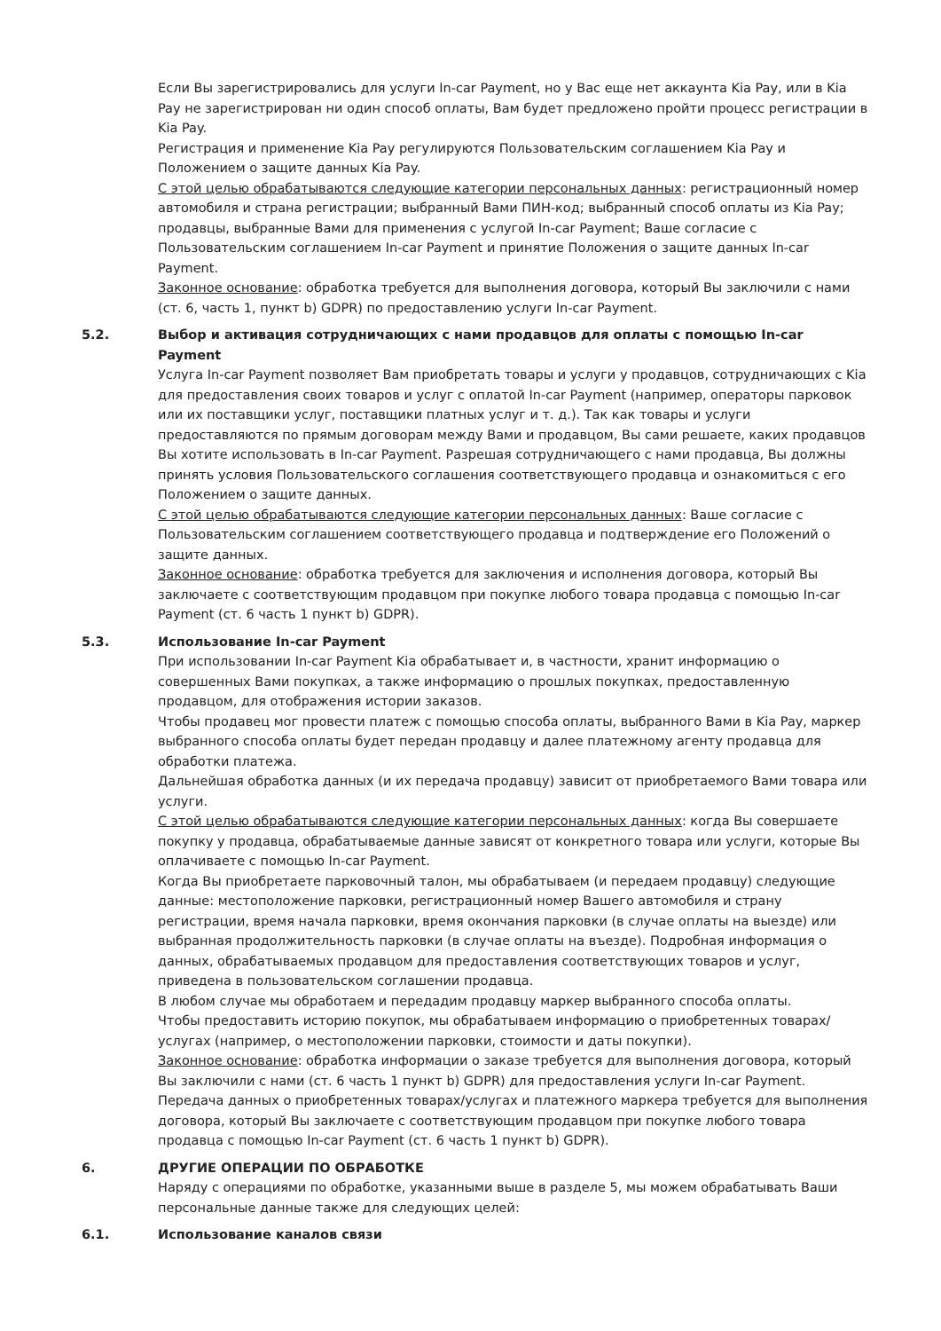Если Вы зарегистрировались для услуги In-car Payment, но у Вас еще нет аккаунта Kia Pay, или в Kia Pay не зарегистрирован ни один способ оплаты, Вам будет предложено пройти процесс регистрации в Kia Pay.
Регистрация и применение Kia Pay регулируются Пользовательским соглашением Kia Pay и Положением о защите данных Kia Pay.
С этой целью обрабатываются следующие категории персональных данных: регистрационный номер автомобиля и страна регистрации; выбранный Вами ПИН-код; выбранный способ оплаты из Kia Pay; продавцы, выбранные Вами для применения с услугой In-car Payment; Ваше согласие с Пользовательским соглашением In-car Payment и принятие Положения о защите данных In-car Payment.
Законное основание: обработка требуется для выполнения договора, который Вы заключили с нами (ст. 6, часть 1, пункт b) GDPR) по предоставлению услуги In-car Payment.
5.2. Выбор и активация сотрудничающих с нами продавцов для оплаты с помощью In-car Payment
Услуга In-car Payment позволяет Вам приобретать товары и услуги у продавцов, сотрудничающих с Kia для предоставления своих товаров и услуг с оплатой In-car Payment (например, операторы парковок или их поставщики услуг, поставщики платных услуг и т. д.). Так как товары и услуги предоставляются по прямым договорам между Вами и продавцом, Вы сами решаете, каких продавцов Вы хотите использовать в In-car Payment. Разрешая сотрудничающего с нами продавца, Вы должны принять условия Пользовательского соглашения соответствующего продавца и ознакомиться с его Положением о защите данных.
С этой целью обрабатываются следующие категории персональных данных: Ваше согласие с Пользовательским соглашением соответствующего продавца и подтверждение его Положений о защите данных.
Законное основание: обработка требуется для заключения и исполнения договора, который Вы заключаете с соответствующим продавцом при покупке любого товара продавца с помощью In-car Payment (ст. 6 часть 1 пункт b) GDPR).
5.3. Использование In-car Payment
При использовании In-car Payment Kia обрабатывает и, в частности, хранит информацию о совершенных Вами покупках, а также информацию о прошлых покупках, предоставленную продавцом, для отображения истории заказов.
Чтобы продавец мог провести платеж с помощью способа оплаты, выбранного Вами в Kia Pay, маркер выбранного способа оплаты будет передан продавцу и далее платежному агенту продавца для обработки платежа.
Дальнейшая обработка данных (и их передача продавцу) зависит от приобретаемого Вами товара или услуги.
С этой целью обрабатываются следующие категории персональных данных: когда Вы совершаете покупку у продавца, обрабатываемые данные зависят от конкретного товара или услуги, которые Вы оплачиваете с помощью In-car Payment.
Когда Вы приобретаете парковочный талон, мы обрабатываем (и передаем продавцу) следующие данные: местоположение парковки, регистрационный номер Вашего автомобиля и страну регистрации, время начала парковки, время окончания парковки (в случае оплаты на выезде) или выбранная продолжительность парковки (в случае оплаты на въезде). Подробная информация о данных, обрабатываемых продавцом для предоставления соответствующих товаров и услуг, приведена в пользовательском соглашении продавца.
В любом случае мы обработаем и передадим продавцу маркер выбранного способа оплаты.
Чтобы предоставить историю покупок, мы обрабатываем информацию о приобретенных товарах/ услугах (например, о местоположении парковки, стоимости и даты покупки).
Законное основание: обработка информации о заказе требуется для выполнения договора, который Вы заключили с нами (ст. 6 часть 1 пункт b) GDPR) для предоставления услуги In-car Payment. Передача данных о приобретенных товарах/услугах и платежного маркера требуется для выполнения договора, который Вы заключаете с соответствующим продавцом при покупке любого товара продавца с помощью In-car Payment (ст. 6 часть 1 пункт b) GDPR).
6. ДРУГИЕ ОПЕРАЦИИ ПО ОБРАБОТКЕ
Наряду с операциями по обработке, указанными выше в разделе 5, мы можем обрабатывать Ваши персональные данные также для следующих целей:
6.1. Использование каналов связи